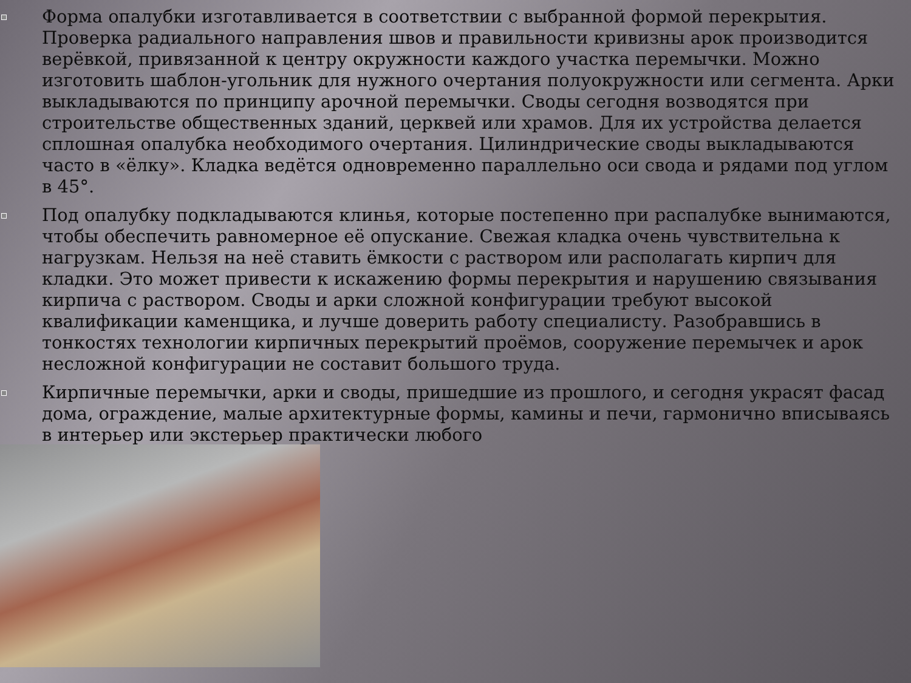Форма опалубки изготавливается в соответствии с выбранной формой перекрытия. Проверка радиального направления швов и правильности кривизны арок производится верёвкой, привязанной к центру окружности каждого участка перемычки. Можно изготовить шаблон-угольник для нужного очертания полуокружности или сегмента. Арки выкладываются по принципу арочной перемычки. Своды сегодня возводятся при строительстве общественных зданий, церквей или храмов. Для их устройства делается сплошная опалубка необходимого очертания. Цилиндрические своды выкладываются часто в «ёлку». Кладка ведётся одновременно параллельно оси свода и рядами под углом в 45°.
Под опалубку подкладываются клинья, которые постепенно при распалубке вынимаются, чтобы обеспечить равномерное её опускание. Свежая кладка очень чувствительна к нагрузкам. Нельзя на неё ставить ёмкости с раствором или располагать кирпич для кладки. Это может привести к искажению формы перекрытия и нарушению связывания кирпича с раствором. Своды и арки сложной конфигурации требуют высокой квалификации каменщика, и лучше доверить работу специалисту. Разобравшись в тонкостях технологии кирпичных перекрытий проёмов, сооружение перемычек и арок несложной конфигурации не составит большого труда.
Кирпичные перемычки, арки и своды, пришедшие из прошлого, и сегодня украсят фасад дома, ограждение, малые архитектурные формы, камины и печи, гармонично вписываясь в интерьер или экстерьер практически любого